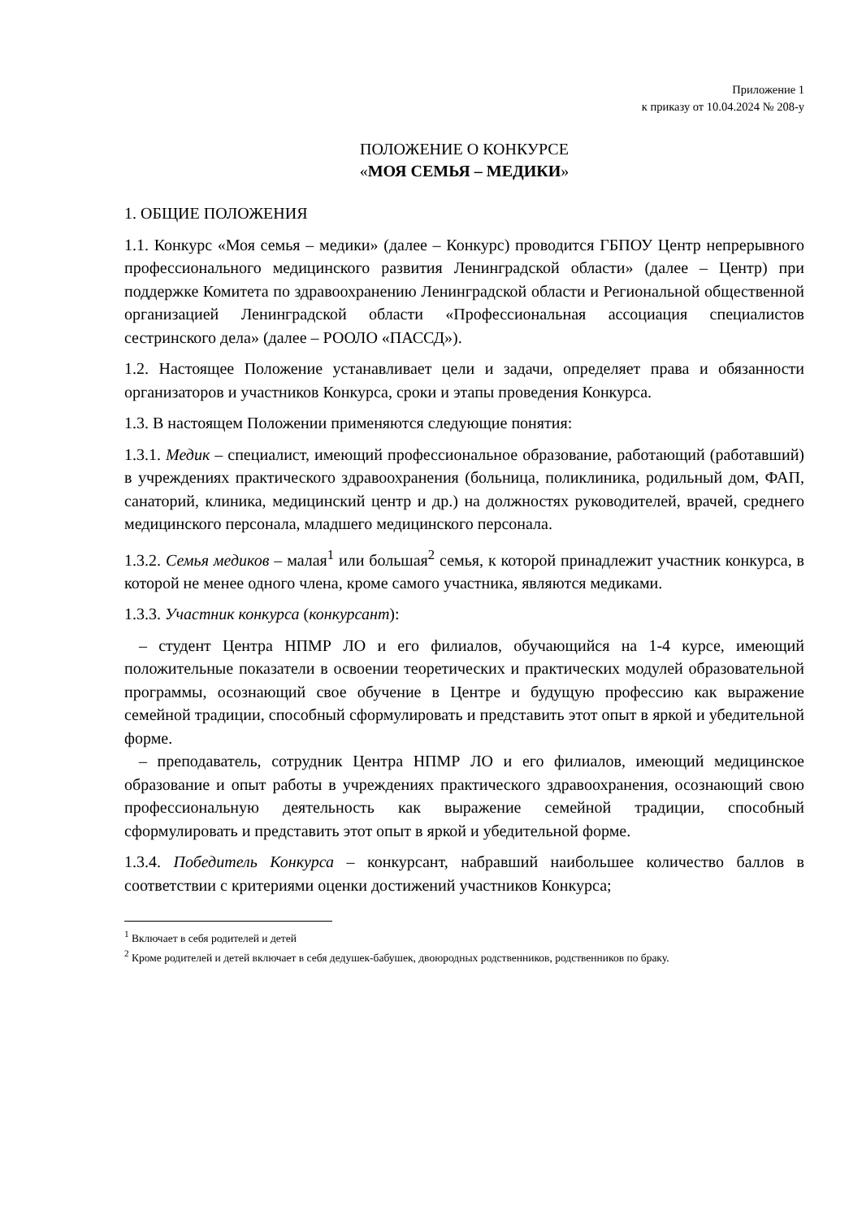Приложение 1
к приказу от 10.04.2024 № 208-у
ПОЛОЖЕНИЕ О КОНКУРСЕ
«МОЯ СЕМЬЯ – МЕДИКИ»
1. ОБЩИЕ ПОЛОЖЕНИЯ
1.1. Конкурс «Моя семья – медики» (далее – Конкурс) проводится ГБПОУ Центр непрерывного профессионального медицинского развития Ленинградской области» (далее – Центр) при поддержке Комитета по здравоохранению Ленинградской области и Региональной общественной организацией Ленинградской области «Профессиональная ассоциация специалистов сестринского дела» (далее – РООЛО «ПАССД»).
1.2. Настоящее Положение устанавливает цели и задачи, определяет права и обязанности организаторов и участников Конкурса, сроки и этапы проведения Конкурса.
1.3. В настоящем Положении применяются следующие понятия:
1.3.1. Медик – специалист, имеющий профессиональное образование, работающий (работавший) в учреждениях практического здравоохранения (больница, поликлиника, родильный дом, ФАП, санаторий, клиника, медицинский центр и др.) на должностях руководителей, врачей, среднего медицинского персонала, младшего медицинского персонала.
1.3.2. Семья медиков – малая<sup>1</sup> или большая<sup>2</sup> семья, к которой принадлежит участник конкурса, в которой не менее одного члена, кроме самого участника, являются медиками.
1.3.3. Участник конкурса (конкурсант):
– студент Центра НПМР ЛО и его филиалов, обучающийся на 1-4 курсе, имеющий положительные показатели в освоении теоретических и практических модулей образовательной программы, осознающий свое обучение в Центре и будущую профессию как выражение семейной традиции, способный сформулировать и представить этот опыт в яркой и убедительной форме.
– преподаватель, сотрудник Центра НПМР ЛО и его филиалов, имеющий медицинское образование и опыт работы в учреждениях практического здравоохранения, осознающий свою профессиональную деятельность как выражение семейной традиции, способный сформулировать и представить этот опыт в яркой и убедительной форме.
1.3.4. Победитель Конкурса – конкурсант, набравший наибольшее количество баллов в соответствии с критериями оценки достижений участников Конкурса;
<sup>1</sup> Включает в себя родителей и детей
<sup>2</sup> Кроме родителей и детей включает в себя дедушек-бабушек, двоюродных родственников, родственников по браку.